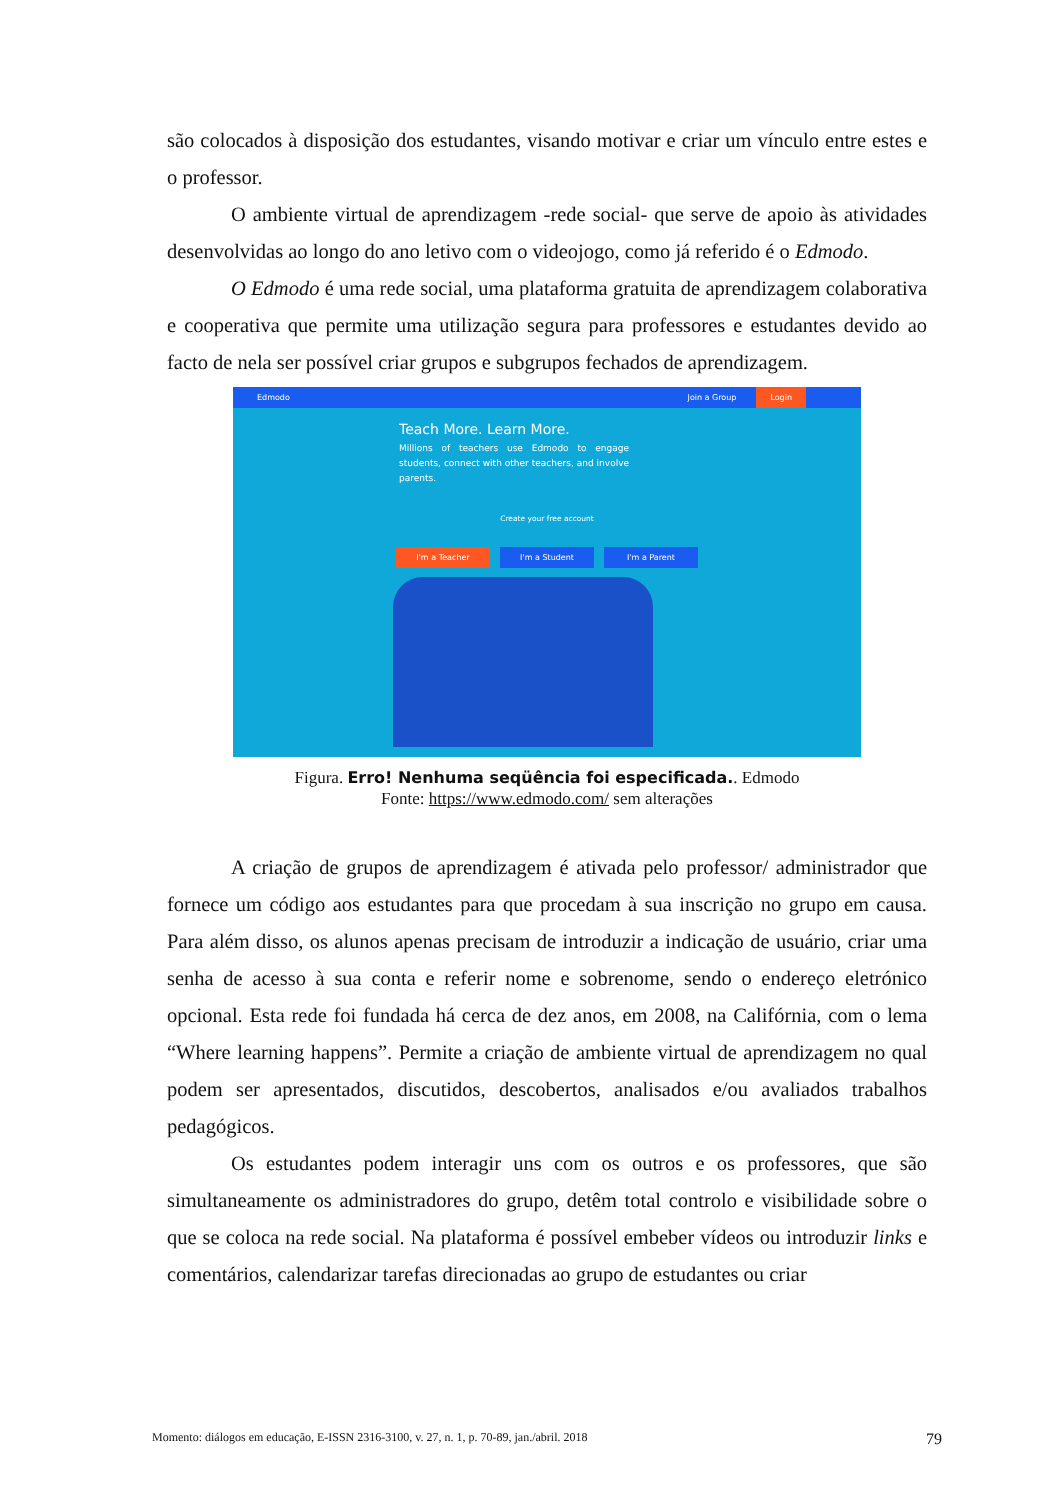são colocados à disposição dos estudantes, visando motivar e criar um vínculo entre estes e o professor.
O ambiente virtual de aprendizagem -rede social- que serve de apoio às atividades desenvolvidas ao longo do ano letivo com o videojogo, como já referido é o Edmodo.
O Edmodo é uma rede social, uma plataforma gratuita de aprendizagem colaborativa e cooperativa que permite uma utilização segura para professores e estudantes devido ao facto de nela ser possível criar grupos e subgrupos fechados de aprendizagem.
Edmodo Join a Group Login
Teach More. Learn More.
Millions of teachers use Edmodo to engage students, connect with other teachers, and involve parents.
Create your free account
I'm a Teacher I'm a Student I'm a Parent
Figura. Erro! Nenhuma seqüência foi especificada.. Edmodo
Fonte: https://www.edmodo.com/ sem alterações
A criação de grupos de aprendizagem é ativada pelo professor/ administrador que fornece um código aos estudantes para que procedam à sua inscrição no grupo em causa. Para além disso, os alunos apenas precisam de introduzir a indicação de usuário, criar uma senha de acesso à sua conta e referir nome e sobrenome, sendo o endereço eletrónico opcional. Esta rede foi fundada há cerca de dez anos, em 2008, na Califórnia, com o lema “Where learning happens”. Permite a criação de ambiente virtual de aprendizagem no qual podem ser apresentados, discutidos, descobertos, analisados e/ou avaliados trabalhos pedagógicos.
Os estudantes podem interagir uns com os outros e os professores, que são simultaneamente os administradores do grupo, detêm total controlo e visibilidade sobre o que se coloca na rede social. Na plataforma é possível embeber vídeos ou introduzir links e comentários, calendarizar tarefas direcionadas ao grupo de estudantes ou criar
Momento: diálogos em educação, E-ISSN 2316-3100, v. 27, n. 1, p. 70-89, jan./abril. 2018 79